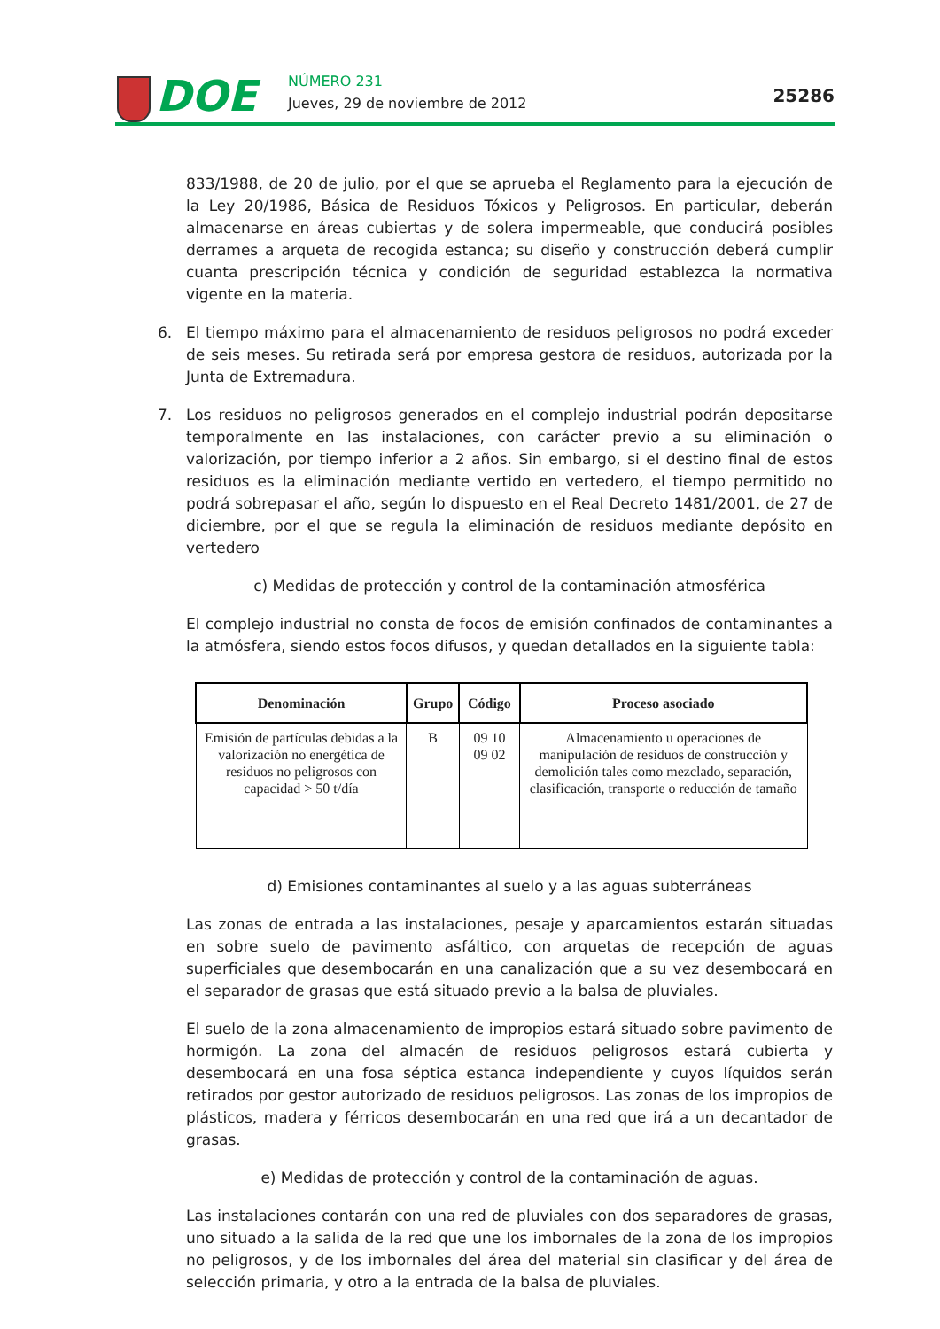DOE NÚMERO 231
Jueves, 29 de noviembre de 2012
25286
833/1988, de 20 de julio, por el que se aprueba el Reglamento para la ejecución de la Ley 20/1986, Básica de Residuos Tóxicos y Peligrosos. En particular, deberán almacenarse en áreas cubiertas y de solera impermeable, que conducirá posibles derrames a arqueta de recogida estanca; su diseño y construcción deberá cumplir cuanta prescripción técnica y condición de seguridad establezca la normativa vigente en la materia.
6. El tiempo máximo para el almacenamiento de residuos peligrosos no podrá exceder de seis meses. Su retirada será por empresa gestora de residuos, autorizada por la Junta de Extremadura.
7. Los residuos no peligrosos generados en el complejo industrial podrán depositarse temporalmente en las instalaciones, con carácter previo a su eliminación o valorización, por tiempo inferior a 2 años. Sin embargo, si el destino final de estos residuos es la eliminación mediante vertido en vertedero, el tiempo permitido no podrá sobrepasar el año, según lo dispuesto en el Real Decreto 1481/2001, de 27 de diciembre, por el que se regula la eliminación de residuos mediante depósito en vertedero
c) Medidas de protección y control de la contaminación atmosférica
El complejo industrial no consta de focos de emisión confinados de contaminantes a la atmósfera, siendo estos focos difusos, y quedan detallados en la siguiente tabla:
| Denominación | Grupo | Código | Proceso asociado |
| --- | --- | --- | --- |
| Emisión de partículas debidas a la valorización no energética de residuos no peligrosos con capacidad > 50 t/día | B | 09 10 09 02 | Almacenamiento u operaciones de manipulación de residuos de construcción y demolición tales como mezclado, separación, clasificación, transporte o reducción de tamaño |
d) Emisiones contaminantes al suelo y a las aguas subterráneas
Las zonas de entrada a las instalaciones, pesaje y aparcamientos estarán situadas en sobre suelo de pavimento asfáltico, con arquetas de recepción de aguas superficiales que desembocarán en una canalización que a su vez desembocará en el separador de grasas que está situado previo a la balsa de pluviales.
El suelo de la zona almacenamiento de impropios estará situado sobre pavimento de hormigón. La zona del almacén de residuos peligrosos estará cubierta y desembocará en una fosa séptica estanca independiente y cuyos líquidos serán retirados por gestor autorizado de residuos peligrosos. Las zonas de los impropios de plásticos, madera y férricos desembocarán en una red que irá a un decantador de grasas.
e) Medidas de protección y control de la contaminación de aguas.
Las instalaciones contarán con una red de pluviales con dos separadores de grasas, uno situado a la salida de la red que une los imbornales de la zona de los impropios no peligrosos, y de los imbornales del área del material sin clasificar y del área de selección primaria, y otro a la entrada de la balsa de pluviales.